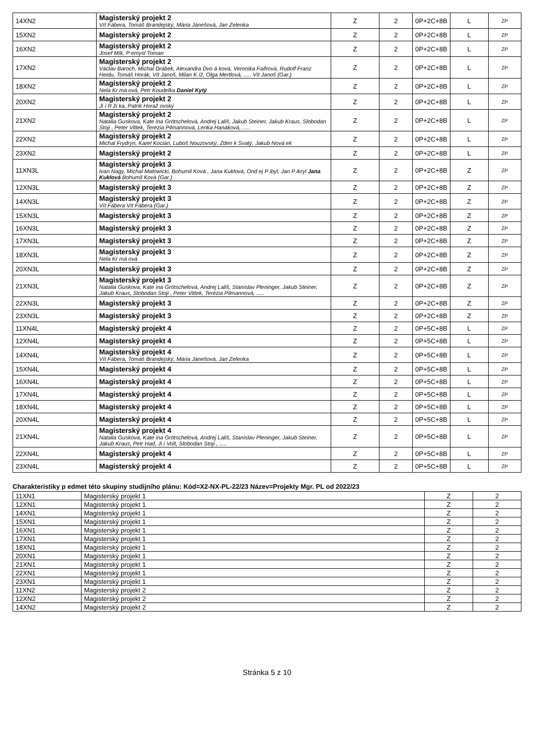| 14XN2 | Magisterský projekt 2 Vít Fábera, Tomáš Brandejský, Mária Jánešová, Jan Zelenka | Z | 2 | 0P+2C+8B | L | ZP |
| 15XN2 | Magisterský projekt 2 | Z | 2 | 0P+2C+8B | L | ZP |
| 16XN2 | Magisterský projekt 2 Josef Mík, P emysl Toman | Z | 2 | 0P+2C+8B | L | ZP |
| 17XN2 | Magisterský projekt 2 Václav Baroch, Michal Drábek, Alexandra Dvo á ková, Veronika Faifrová, Rudolf Franz Heidu, Tomáš Horák, Vít Janoš, Milan K íž, Olga Mertlová, ..... Vít Janoš (Gar.) | Z | 2 | 0P+2C+8B | L | ZP |
| 18XN2 | Magisterský projekt 2 Nela Kr má ová, Petr Koudelka Daniel Kytý | Z | 2 | 0P+2C+8B | L | ZP |
| 20XN2 | Magisterský projekt 2 Ji í R ži ka, Patrik Horaž ovský | Z | 2 | 0P+2C+8B | L | ZP |
| 21XN2 | Magisterský projekt 2 Natalia Guskova, Kate ina Grötschelová, Andrej Lališ, Jakub Steiner, Jakub Kraus, Slobodan Stoji , Peter Vittek, Terézia Pilmannová, Lenka Hanáková, ..... | Z | 2 | 0P+2C+8B | L | ZP |
| 22XN2 | Magisterský projekt 2 Michal Frydrýn, Karel Kocián, Luboš Nouzovský, Zden k Svatý, Jakub Nová ek | Z | 2 | 0P+2C+8B | L | ZP |
| 23XN2 | Magisterský projekt 2 | Z | 2 | 0P+2C+8B | L | ZP |
| 11XN3L | Magisterský projekt 3 Ivan Nagy, Michal Matowicki, Bohumil Ková , Jana Kuklová, Ond ej P ibyl, Jan P ikryl Jana Kuklová Bohumil Ková (Gar.) | Z | 2 | 0P+2C+8B | Z | ZP |
| 12XN3L | Magisterský projekt 3 | Z | 2 | 0P+2C+8B | Z | ZP |
| 14XN3L | Magisterský projekt 3 Vít Fábera Vít Fábera (Gar.) | Z | 2 | 0P+2C+8B | Z | ZP |
| 15XN3L | Magisterský projekt 3 | Z | 2 | 0P+2C+8B | Z | ZP |
| 16XN3L | Magisterský projekt 3 | Z | 2 | 0P+2C+8B | Z | ZP |
| 17XN3L | Magisterský projekt 3 | Z | 2 | 0P+2C+8B | Z | ZP |
| 18XN3L | Magisterský projekt 3 Nela Kr má ová | Z | 2 | 0P+2C+8B | Z | ZP |
| 20XN3L | Magisterský projekt 3 | Z | 2 | 0P+2C+8B | Z | ZP |
| 21XN3L | Magisterský projekt 3 Natalia Guskova, Kate ina Grötschelová, Andrej Lališ, Stanislav Pleninger, Jakub Steiner, Jakub Kraus, Slobodan Stoji , Peter Vittek, Terézia Pilmannová, ..... | Z | 2 | 0P+2C+8B | Z | ZP |
| 22XN3L | Magisterský projekt 3 | Z | 2 | 0P+2C+8B | Z | ZP |
| 23XN3L | Magisterský projekt 3 | Z | 2 | 0P+2C+8B | Z | ZP |
| 11XN4L | Magisterský projekt 4 | Z | 2 | 0P+5C+8B | L | ZP |
| 12XN4L | Magisterský projekt 4 | Z | 2 | 0P+5C+8B | L | ZP |
| 14XN4L | Magisterský projekt 4 Vít Fábera, Tomáš Brandejský, Mária Jánešová, Jan Zelenka | Z | 2 | 0P+5C+8B | L | ZP |
| 15XN4L | Magisterský projekt 4 | Z | 2 | 0P+5C+8B | L | ZP |
| 16XN4L | Magisterský projekt 4 | Z | 2 | 0P+5C+8B | L | ZP |
| 17XN4L | Magisterský projekt 4 | Z | 2 | 0P+5C+8B | L | ZP |
| 18XN4L | Magisterský projekt 4 | Z | 2 | 0P+5C+8B | L | ZP |
| 20XN4L | Magisterský projekt 4 | Z | 2 | 0P+5C+8B | L | ZP |
| 21XN4L | Magisterský projekt 4 Natalia Guskova, Kate ina Grötschelová, Andrej Lališ, Stanislav Pleninger, Jakub Steiner, Jakub Kraus, Petr Had, Ji í Volt, Slobodan Stoji , ..... | Z | 2 | 0P+5C+8B | L | ZP |
| 22XN4L | Magisterský projekt 4 | Z | 2 | 0P+5C+8B | L | ZP |
| 23XN4L | Magisterský projekt 4 | Z | 2 | 0P+5C+8B | L | ZP |
Charakteristiky p edmet této skupiny studijního plánu: Kód=X2-NX-PL-22/23 Název=Projekty Mgr. PL od 2022/23
| 11XN1 | Magisterský projekt 1 | Z | 2 |
| 12XN1 | Magisterský projekt 1 | Z | 2 |
| 14XN1 | Magisterský projekt 1 | Z | 2 |
| 15XN1 | Magisterský projekt 1 | Z | 2 |
| 16XN1 | Magisterský projekt 1 | Z | 2 |
| 17XN1 | Magisterský projekt 1 | Z | 2 |
| 18XN1 | Magisterský projekt 1 | Z | 2 |
| 20XN1 | Magisterský projekt 1 | Z | 2 |
| 21XN1 | Magisterský projekt 1 | Z | 2 |
| 22XN1 | Magisterský projekt 1 | Z | 2 |
| 23XN1 | Magisterský projekt 1 | Z | 2 |
| 11XN2 | Magisterský projekt 2 | Z | 2 |
| 12XN2 | Magisterský projekt 2 | Z | 2 |
| 14XN2 | Magisterský projekt 2 | Z | 2 |
Stránka 5 z 10